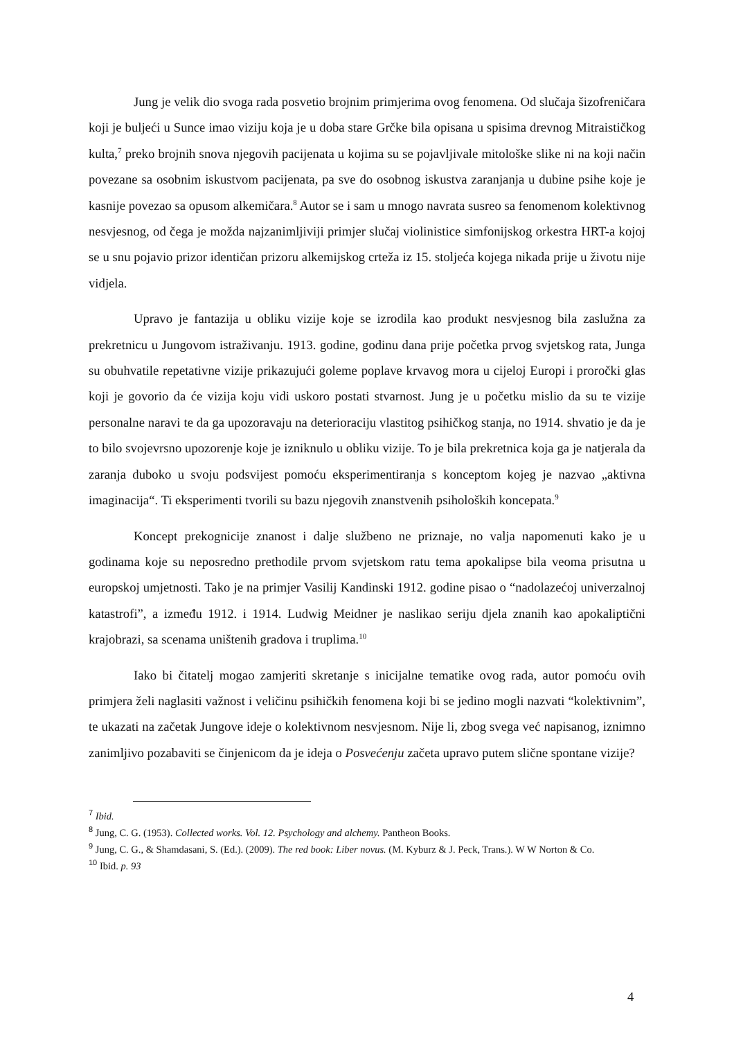Jung je velik dio svoga rada posvetio brojnim primjerima ovog fenomena. Od slučaja šizofreničara koji je buljeći u Sunce imao viziju koja je u doba stare Grčke bila opisana u spisima drevnog Mitraističkog kulta,<sup>7</sup> preko brojnih snova njegovih pacijenata u kojima su se pojavljivale mitološke slike ni na koji način povezane sa osobnim iskustvom pacijenata, pa sve do osobnog iskustva zaranjanja u dubine psihe koje je kasnije povezao sa opusom alkemičara.<sup>8</sup> Autor se i sam u mnogo navrata susreo sa fenomenom kolektivnog nesvjesnog, od čega je možda najzanimljiviji primjer slučaj violinistice simfonijskog orkestra HRT-a kojoj se u snu pojavio prizor identičan prizoru alkemijskog crteža iz 15. stoljeća kojega nikada prije u životu nije vidjela.
Upravo je fantazija u obliku vizije koje se izrodila kao produkt nesvjesnog bila zaslužna za prekretnicu u Jungovom istraživanju. 1913. godine, godinu dana prije početka prvog svjetskog rata, Junga su obuhvatile repetativne vizije prikazujući goleme poplave krvavog mora u cijeloj Europi i proročki glas koji je govorio da će vizija koju vidi uskoro postati stvarnost. Jung je u početku mislio da su te vizije personalne naravi te da ga upozoravaju na deterioraciju vlastitog psihičkog stanja, no 1914. shvatio je da je to bilo svojevrsno upozorenje koje je izniknulo u obliku vizije. To je bila prekretnica koja ga je natjerala da zaranja duboko u svoju podsvijest pomoću eksperimentiranja s konceptom kojeg je nazvao „aktivna imaginacija“. Ti eksperimenti tvorili su bazu njegovih znanstvenih psiholoških koncepata.<sup>9</sup>
Koncept prekognicije znanost i dalje službeno ne priznaje, no valja napomenuti kako je u godinama koje su neposredno prethodile prvom svjetskom ratu tema apokalipse bila veoma prisutna u europskoj umjetnosti. Tako je na primjer Vasilij Kandinski 1912. godine pisao o “nadolazećoj univerzalnoj katastrofi”, a između 1912. i 1914. Ludwig Meidner je naslikao seriju djela znanih kao apokaliptični krajobrazi, sa scenama uništenih gradova i truplima.<sup>10</sup>
Iako bi čitatelj mogao zamjeriti skretanje s inicijalne tematike ovog rada, autor pomoću ovih primjera želi naglasiti važnost i veličinu psihičkih fenomena koji bi se jedino mogli nazvati “kolektivnim”, te ukazati na začetak Jungove ideje o kolektivnom nesvjesnom. Nije li, zbog svega već napisanog, iznimno zanimljivo pozabaviti se činjenicom da je ideja o Posvećenju začeta upravo putem slične spontane vizije?
<sup>7</sup> Ibid.
<sup>8</sup> Jung, C. G. (1953). Collected works. Vol. 12. Psychology and alchemy. Pantheon Books.
<sup>9</sup> Jung, C. G., & Shamdasani, S. (Ed.). (2009). The red book: Liber novus. (M. Kyburz & J. Peck, Trans.). W W Norton & Co.
<sup>10</sup> Ibid. p. 93
4